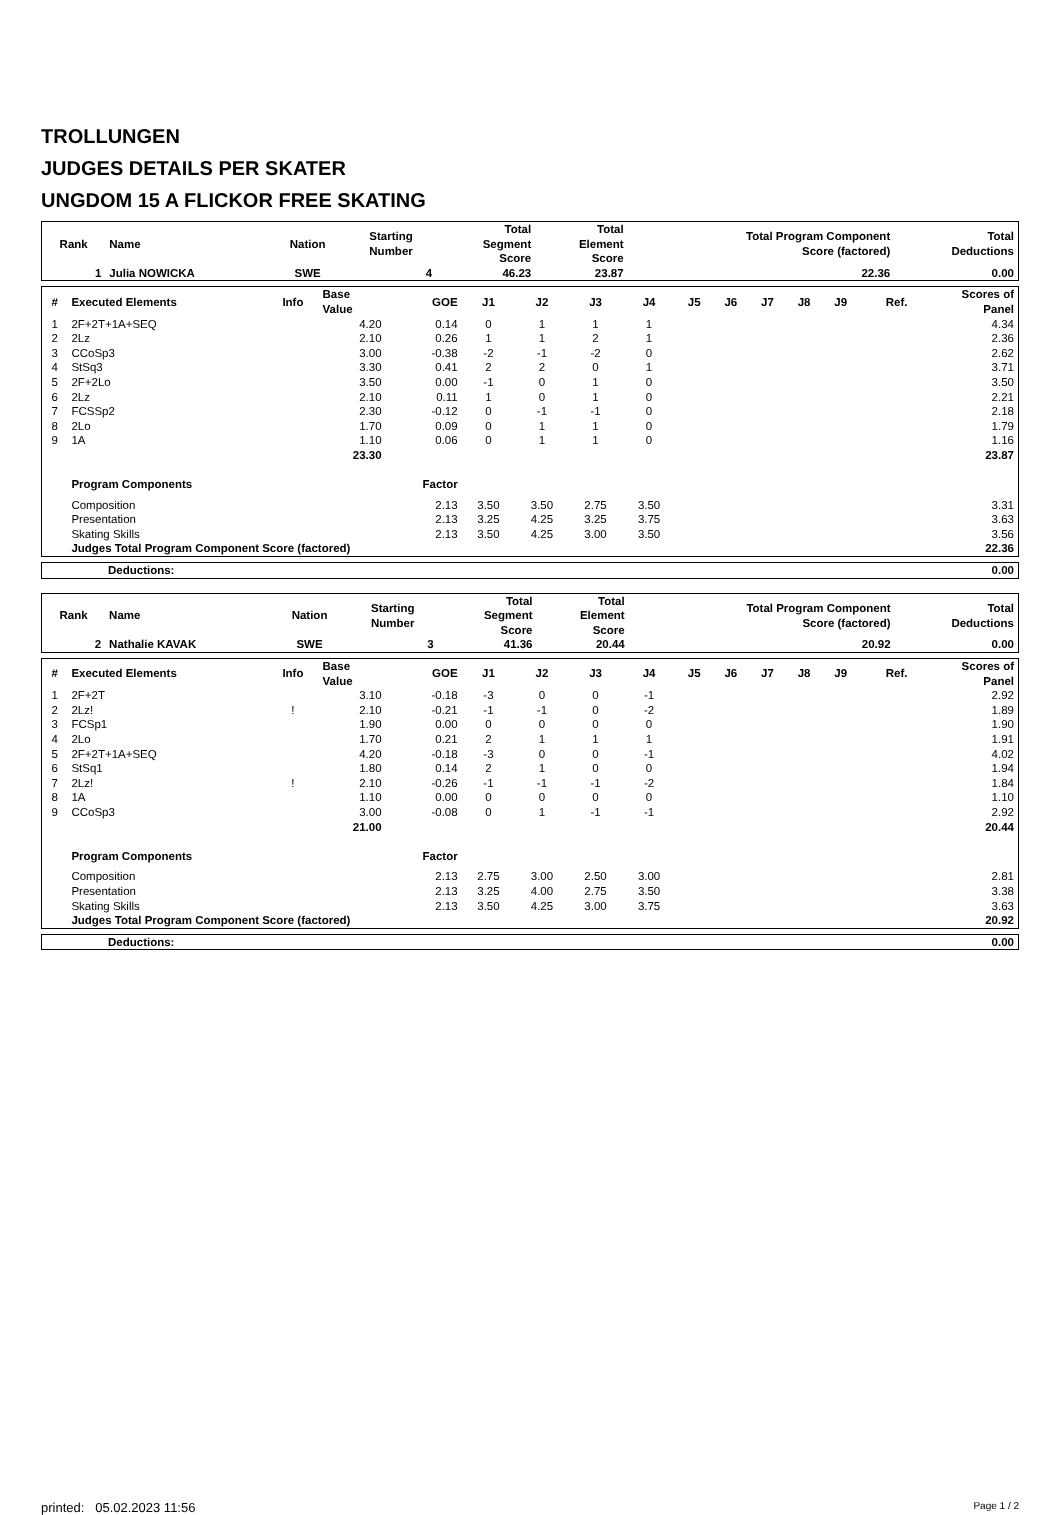TROLLUNGEN
JUDGES DETAILS PER SKATER
UNGDOM 15 A FLICKOR FREE SKATING
| Rank | Name | Nation | Starting Number | Total Segment Score | Total Element Score | Total Program Component Score (factored) | Total Deductions |
| --- | --- | --- | --- | --- | --- | --- | --- |
| 1 | Julia NOWICKA | SWE | 4 | 46.23 | 23.87 | 22.36 | 0.00 |
| # | Executed Elements | Info | Base Value | GOE | J1 | J2 | J3 | J4 | J5 | J6 | J7 | J8 | J9 | Ref. | Scores of Panel |
| --- | --- | --- | --- | --- | --- | --- | --- | --- | --- | --- | --- | --- | --- | --- | --- |
| 1 | 2F+2T+1A+SEQ | | 4.20 | 0.14 | 0 | 1 | 1 | 1 | | | | | | | 4.34 |
| 2 | 2Lz | | 2.10 | 0.26 | 1 | 1 | 2 | 1 | | | | | | | 2.36 |
| 3 | CCoSp3 | | 3.00 | -0.38 | -2 | -1 | -2 | 0 | | | | | | | 2.62 |
| 4 | StSq3 | | 3.30 | 0.41 | 2 | 2 | 0 | 1 | | | | | | | 3.71 |
| 5 | 2F+2Lo | | 3.50 | 0.00 | -1 | 0 | 1 | 0 | | | | | | | 3.50 |
| 6 | 2Lz | | 2.10 | 0.11 | 1 | 0 | 1 | 0 | | | | | | | 2.21 |
| 7 | FCSSp2 | | 2.30 | -0.12 | 0 | -1 | -1 | 0 | | | | | | | 2.18 |
| 8 | 2Lo | | 1.70 | 0.09 | 0 | 1 | 1 | 0 | | | | | | | 1.79 |
| 9 | 1A | | 1.10 | 0.06 | 0 | 1 | 1 | 0 | | | | | | | 1.16 |
| | | | 23.30 | | | | | | | | | | | | 23.87 |
| | Program Components | | | Factor | | | | | | | | | | | |
| | Composition | | | 2.13 | 3.50 | 3.50 | 2.75 | 3.50 | | | | | | | 3.31 |
| | Presentation | | | 2.13 | 3.25 | 4.25 | 3.25 | 3.75 | | | | | | | 3.63 |
| | Skating Skills | | | 2.13 | 3.50 | 4.25 | 3.00 | 3.50 | | | | | | | 3.56 |
| | Judges Total Program Component Score (factored) | | | | | | | | | | | | | | 22.36 |
| Deductions: | 0.00 |
| Rank | Name | Nation | Starting Number | Total Segment Score | Total Element Score | Total Program Component Score (factored) | Total Deductions |
| --- | --- | --- | --- | --- | --- | --- | --- |
| 2 | Nathalie KAVAK | SWE | 3 | 41.36 | 20.44 | 20.92 | 0.00 |
| # | Executed Elements | Info | Base Value | GOE | J1 | J2 | J3 | J4 | J5 | J6 | J7 | J8 | J9 | Ref. | Scores of Panel |
| --- | --- | --- | --- | --- | --- | --- | --- | --- | --- | --- | --- | --- | --- | --- | --- |
| 1 | 2F+2T | | 3.10 | -0.18 | -3 | 0 | 0 | -1 | | | | | | | 2.92 |
| 2 | 2Lz! | ! | 2.10 | -0.21 | -1 | -1 | 0 | -2 | | | | | | | 1.89 |
| 3 | FCSp1 | | 1.90 | 0.00 | 0 | 0 | 0 | 0 | | | | | | | 1.90 |
| 4 | 2Lo | | 1.70 | 0.21 | 2 | 1 | 1 | 1 | | | | | | | 1.91 |
| 5 | 2F+2T+1A+SEQ | | 4.20 | -0.18 | -3 | 0 | 0 | -1 | | | | | | | 4.02 |
| 6 | StSq1 | | 1.80 | 0.14 | 2 | 1 | 0 | 0 | | | | | | | 1.94 |
| 7 | 2Lz! | ! | 2.10 | -0.26 | -1 | -1 | -1 | -2 | | | | | | | 1.84 |
| 8 | 1A | | 1.10 | 0.00 | 0 | 0 | 0 | 0 | | | | | | | 1.10 |
| 9 | CCoSp3 | | 3.00 | -0.08 | 0 | 1 | -1 | -1 | | | | | | | 2.92 |
| | | | 21.00 | | | | | | | | | | | | 20.44 |
| | Program Components | | | Factor | | | | | | | | | | | |
| | Composition | | | 2.13 | 2.75 | 3.00 | 2.50 | 3.00 | | | | | | | 2.81 |
| | Presentation | | | 2.13 | 3.25 | 4.00 | 2.75 | 3.50 | | | | | | | 3.38 |
| | Skating Skills | | | 2.13 | 3.50 | 4.25 | 3.00 | 3.75 | | | | | | | 3.63 |
| | Judges Total Program Component Score (factored) | | | | | | | | | | | | | | 20.92 |
| Deductions: | 0.00 |
printed: 05.02.2023 11:56 Page 1 / 2